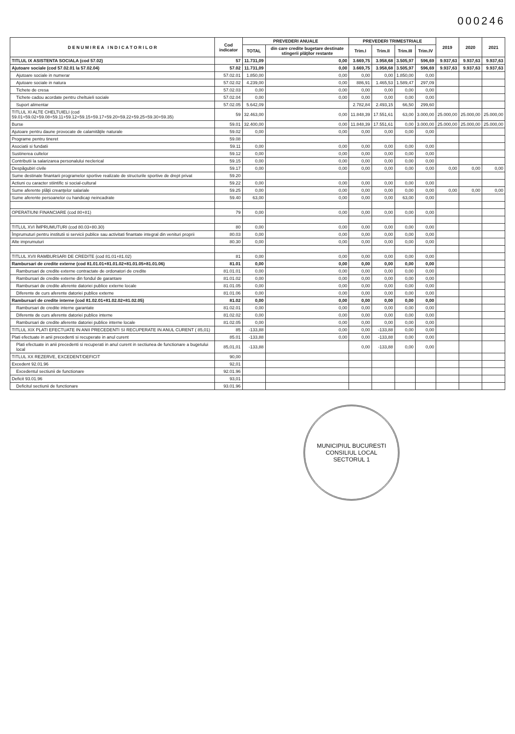000246
| D E N U M I R E A I N D I C A T O R I L O R | Cod indicator | PREVEDERI ANUALE | | PREVEDERI TRIMESTRIALE | | | | 2019 | 2020 | 2021 |
| --- | --- | --- | --- | --- | --- | --- | --- | --- | --- | --- |
| | | TOTAL | din care credite bugetare destinate stingerii plăţilor restante | Trim.I | Trim.II | Trim.III | Trim.IV | | | |
| TITLUL IX ASISTENTA SOCIALA (cod 57.02) | 57 | 11.731,09 | 0,00 | 3.669,75 | 3.958,68 | 3.505,97 | 596,69 | 9.937,63 | 9.937,63 | 9.937,63 |
| Ajutoare sociale (cod 57.02.01 la 57.02.04) | 57.02 | 11.731,09 | 0,00 | 3.669,75 | 3.958,68 | 3.505,97 | 596,69 | 9.937,63 | 9.937,63 | 9.937,63 |
| Ajutoare sociale in numerar | 57.02.01 | 1.850,00 | 0,00 | 0,00 | 0,00 | 1.850,00 | 0,00 | | | |
| Ajutoare sociale in natura | 57.02.02 | 4.239,00 | 0,00 | 886,91 | 1.465,53 | 1.589,47 | 297,09 | | | |
| Tichete de cresa | 57.02.03 | 0,00 | 0,00 | 0,00 | 0,00 | 0,00 | 0,00 | | | |
| Tichete cadou acordate pentru cheltuieli sociale | 57.02.04 | 0,00 | 0,00 | 0,00 | 0,00 | 0,00 | 0,00 | | | |
| Suport alimentar | 57.02.05 | 5.642,09 | | 2.782,84 | 2.493,15 | 66,50 | 299,60 | | | |
| TITLUL XI ALTE CHELTUIELI (cod 59.01+59.02+59.08+59.11+59.12+59.15+59.17+59.20+59.22+59.25+59.30+59.35) | 59 | 32.463,00 | 0,00 | 11.848,39 | 17.551,61 | 63,00 | 3.000,00 | 25.000,00 | 25.000,00 | 25.000,00 |
| Burse | 59.01 | 32.400,00 | 0,00 | 11.848,39 | 17.551,61 | 0,00 | 3.000,00 | 25.000,00 | 25.000,00 | 25.000,00 |
| Ajutoare pentru daune provocate de calamităţile naturale | 59.02 | 0,00 | 0,00 | 0,00 | 0,00 | 0,00 | 0,00 | | | |
| Programe pentru tineret | 59.08 | | | | | | | | | |
| Asociatii si fundatii | 59.11 | 0,00 | 0,00 | 0,00 | 0,00 | 0,00 | 0,00 | | | |
| Sustinerea cultelor | 59.12 | 0,00 | 0,00 | 0,00 | 0,00 | 0,00 | 0,00 | | | |
| Contributii la salarizarea personalului neclerical | 59.15 | 0,00 | 0,00 | 0,00 | 0,00 | 0,00 | 0,00 | | | |
| Despăgubiri civile | 59.17 | 0,00 | 0,00 | 0,00 | 0,00 | 0,00 | 0,00 | 0,00 | 0,00 | 0,00 |
| Sume destinate finantarii programelor sportive realizate de structurile sportive de drept privat | 59.20 | | | | | | | | | |
| Actiuni cu caracter stiintific si social-cultural | 59.22 | 0,00 | 0,00 | 0,00 | 0,00 | 0,00 | 0,00 | | | |
| Sume aferente plăţii creanţelor salariale | 59.25 | 0,00 | 0,00 | 0,00 | 0,00 | 0,00 | 0,00 | 0,00 | 0,00 | 0,00 |
| Sume aferente persoanelor cu handicap neincadrate | 59.40 | 63,00 | 0,00 | 0,00 | 0,00 | 63,00 | 0,00 | | | |
| OPERATIUNI FINANCIARE (cod 80+81) | 79 | 0,00 | 0,00 | 0,00 | 0,00 | 0,00 | 0,00 | | | |
| TITLUL XVI ÎMPRUMUTURI (cod 80.03+80.30) | 80 | 0,00 | 0,00 | 0,00 | 0,00 | 0,00 | 0,00 | | | |
| Împrumuturi pentru institutii si servicii publice sau activitati finantate integral din venituri proprii | 80.03 | 0,00 | 0,00 | 0,00 | 0,00 | 0,00 | 0,00 | | | |
| Alte imprumuturi | 80.30 | 0,00 | 0,00 | 0,00 | 0,00 | 0,00 | 0,00 | | | |
| TITLUL XVII RAMBURSARI DE CREDITE (cod 81.01+81.02) | 81 | 0,00 | 0,00 | 0,00 | 0,00 | 0,00 | 0,00 | | | |
| Rambursari de credite externe (cod 81.01.01+81.01.02+81.01.05+81.01.06) | 81.01 | 0,00 | 0,00 | 0,00 | 0,00 | 0,00 | 0,00 | | | |
| Rambursari de credite externe contractate de ordonatori de credite | 81.01.01 | 0,00 | 0,00 | 0,00 | 0,00 | 0,00 | 0,00 | | | |
| Rambursari de credite externe din fondul de garantare | 81.01.02 | 0,00 | 0,00 | 0,00 | 0,00 | 0,00 | 0,00 | | | |
| Rambursari de credite aferente datoriei publice externe locale | 81.01.05 | 0,00 | 0,00 | 0,00 | 0,00 | 0,00 | 0,00 | | | |
| Diferente de curs aferente datoriei publice externe | 81.01.06 | 0,00 | 0,00 | 0,00 | 0,00 | 0,00 | 0,00 | | | |
| Rambursari de credite interne (cod 81.02.01+81.02.02+81.02.05) | 81.02 | 0,00 | 0,00 | 0,00 | 0,00 | 0,00 | 0,00 | | | |
| Rambursari de credite interne garantate | 81.02.01 | 0,00 | 0,00 | 0,00 | 0,00 | 0,00 | 0,00 | | | |
| Diferente de curs aferente datoriei publice interne | 81.02.02 | 0,00 | 0,00 | 0,00 | 0,00 | 0,00 | 0,00 | | | |
| Rambursari de credite aferente datoriei publice interne locale | 81.02.05 | 0,00 | 0,00 | 0,00 | 0,00 | 0,00 | 0,00 | | | |
| TITLUL XIX PLATI EFECTUATE IN ANII PRECEDENTI SI RECUPERATE IN ANUL CURENT ( 85,01) | 85 | -133,88 | 0,00 | 0,00 | -133,88 | 0,00 | 0,00 | | | |
| Plati efectuate in anii precedenti si recuperate in anul curent | 85.01 | -133,88 | 0,00 | 0,00 | -133,88 | 0,00 | 0,00 | | | |
| Plati efectuate in anii precedenti si recuperati in anul curent in sectiunea de functionare a bugetului local | 85,01,01 | -133,88 | | 0,00 | -133,88 | 0,00 | 0,00 | | | |
| TITLUL XX REZERVE, EXCEDENT/DEFICIT | 90,00 | | | | | | | | | |
| Excedent 92.01.96 | 92,01 | | | | | | | | | |
| Excedentul sectiunii de functionare | 92.01.96 | | | | | | | | | |
| Deficit 93.01.96 | 93,01 | | | | | | | | | |
| Deficitul sectiunii de functionare | 93.01.96 | | | | | | | | | |
MUNICIPIUL BUCURESTI
CONSILIUL LOCAL
SECTORUL 1